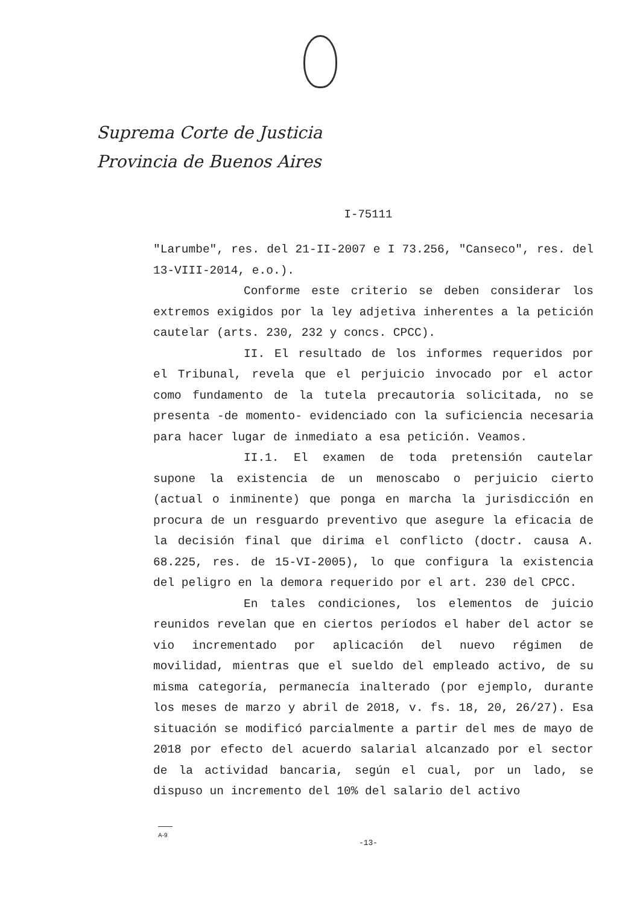Suprema Corte de Justicia
Provincia de Buenos Aires
I-75111
"Larumbe", res. del 21-II-2007 e I 73.256, "Canseco", res. del 13-VIII-2014, e.o.).
Conforme este criterio se deben considerar los extremos exigidos por la ley adjetiva inherentes a la petición cautelar (arts. 230, 232 y concs. CPCC).
II. El resultado de los informes requeridos por el Tribunal, revela que el perjuicio invocado por el actor como fundamento de la tutela precautoria solicitada, no se presenta -de momento- evidenciado con la suficiencia necesaria para hacer lugar de inmediato a esa petición. Veamos.
II.1. El examen de toda pretensión cautelar supone la existencia de un menoscabo o perjuicio cierto (actual o inminente) que ponga en marcha la jurisdicción en procura de un resguardo preventivo que asegure la eficacia de la decisión final que dirima el conflicto (doctr. causa A. 68.225, res. de 15-VI-2005), lo que configura la existencia del peligro en la demora requerido por el art. 230 del CPCC.
En tales condiciones, los elementos de juicio reunidos revelan que en ciertos períodos el haber del actor se vio incrementado por aplicación del nuevo régimen de movilidad, mientras que el sueldo del empleado activo, de su misma categoría, permanecía inalterado (por ejemplo, durante los meses de marzo y abril de 2018, v. fs. 18, 20, 26/27). Esa situación se modificó parcialmente a partir del mes de mayo de 2018 por efecto del acuerdo salarial alcanzado por el sector de la actividad bancaria, según el cual, por un lado, se dispuso un incremento del 10% del salario del activo
A-9
-13-